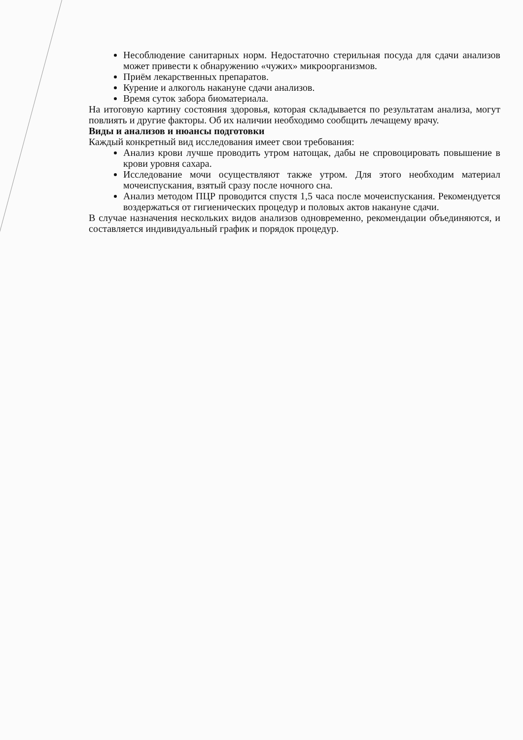Несоблюдение санитарных норм. Недостаточно стерильная посуда для сдачи анализов может привести к обнаружению «чужих» микроорганизмов.
Приём лекарственных препаратов.
Курение и алкоголь накануне сдачи анализов.
Время суток забора биоматериала.
На итоговую картину состояния здоровья, которая складывается по результатам анализа, могут повлиять и другие факторы. Об их наличии необходимо сообщить лечащему врачу.
Виды и анализов и нюансы подготовки
Каждый конкретный вид исследования имеет свои требования:
Анализ крови лучше проводить утром натощак, дабы не спровоцировать повышение в крови уровня сахара.
Исследование мочи осуществляют также утром. Для этого необходим материал мочеиспускания, взятый сразу после ночного сна.
Анализ методом ПЦР проводится спустя 1,5 часа после мочеиспускания. Рекомендуется воздержаться от гигиенических процедур и половых актов накануне сдачи.
В случае назначения нескольких видов анализов одновременно, рекомендации объединяются, и составляется индивидуальный график и порядок процедур.